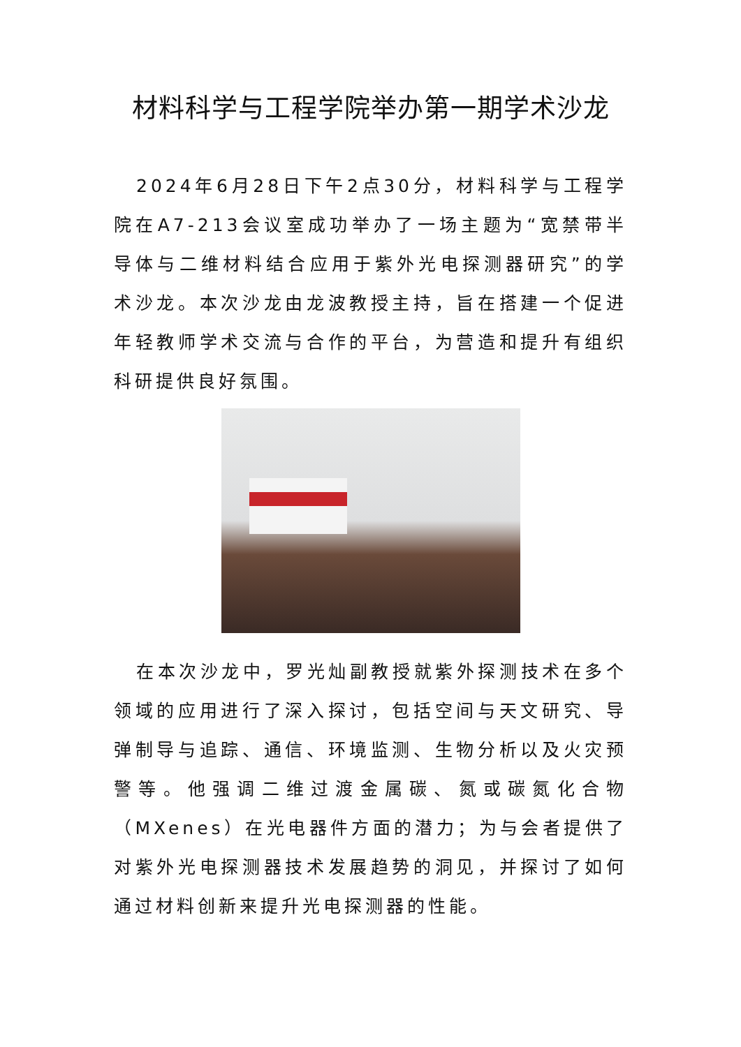材料科学与工程学院举办第一期学术沙龙
2024年6月28日下午2点30分，材料科学与工程学院在A7-213会议室成功举办了一场主题为“宽禁带半导体与二维材料结合应用于紫外光电探测器研究”的学术沙龙。本次沙龙由龙波教授主持，旨在搭建一个促进年轻教师学术交流与合作的平台，为营造和提升有组织科研提供良好氛围。
在本次沙龙中，罗光灿副教授就紫外探测技术在多个领域的应用进行了深入探讨，包括空间与天文研究、导弹制导与追踪、通信、环境监测、生物分析以及火灾预警等。他强调二维过渡金属碳、氮或碳氮化合物（MXenes）在光电器件方面的潜力；为与会者提供了对紫外光电探测器技术发展趋势的洞见，并探讨了如何通过材料创新来提升光电探测器的性能。